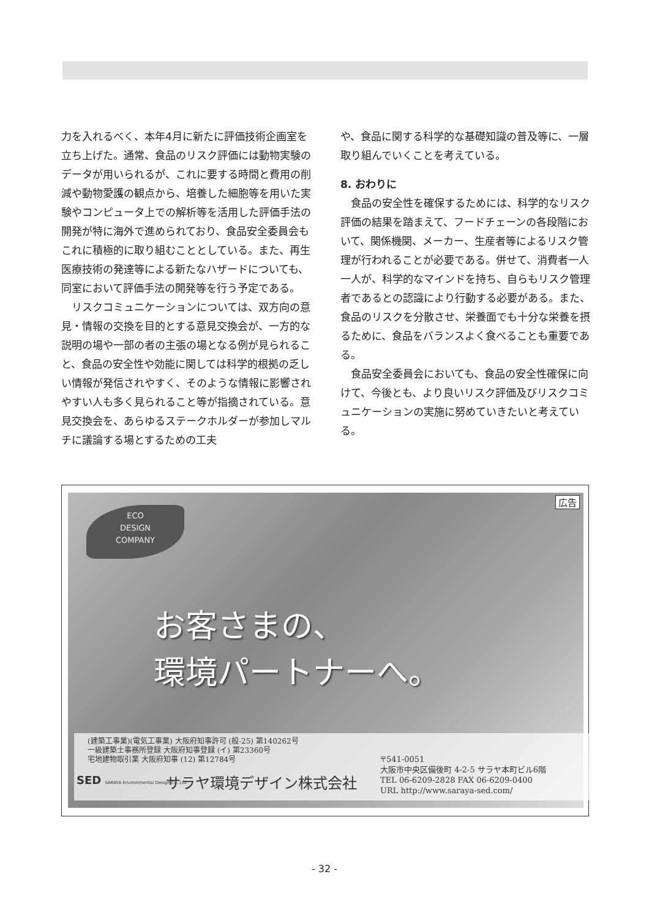力を入れるべく、本年4月に新たに評価技術企画室を立ち上げた。通常、食品のリスク評価には動物実験のデータが用いられるが、これに要する時間と費用の削減や動物愛護の観点から、培養した細胞等を用いた実験やコンピュータ上での解析等を活用した評価手法の開発が特に海外で進められており、食品安全委員会もこれに積極的に取り組むこととしている。また、再生医療技術の発達等による新たなハザードについても、同室において評価手法の開発等を行う予定である。
　リスクコミュニケーションについては、双方向の意見・情報の交換を目的とする意見交換会が、一方的な説明の場や一部の者の主張の場となる例が見られること、食品の安全性や効能に関しては科学的根拠の乏しい情報が発信されやすく、そのような情報に影響されやすい人も多く見られること等が指摘されている。意見交換会を、あらゆるステークホルダーが参加しマルチに議論する場とするための工夫
や、食品に関する科学的な基礎知識の普及等に、一層取り組んでいくことを考えている。
8. おわりに
　食品の安全性を確保するためには、科学的なリスク評価の結果を踏まえて、フードチェーンの各段階において、関係機関、メーカー、生産者等によるリスク管理が行われることが必要である。併せて、消費者一人一人が、科学的なマインドを持ち、自らもリスク管理者であるとの認識により行動する必要がある。また、食品のリスクを分散させ、栄養面でも十分な栄養を摂るために、食品をバランスよく食べることも重要である。
　食品安全委員会においても、食品の安全性確保に向けて、今後とも、より良いリスク評価及びリスクコミュニケーションの実施に努めていきたいと考えている。
広告
ECO
DESIGN
COMPANY
お客さまの、
環境パートナーへ。
(建築工事業)(電気工事業) 大阪府知事許可 (般-25) 第140262号
一級建築士事務所登録 大阪府知事登録 (イ) 第23360号
宅地建物取引業 大阪府知事 (12) 第12784号
SED SARAYA Environmental Design Co.,Ltd.
サラヤ環境デザイン株式会社
〒541-0051
大阪市中央区備後町 4-2-5 サラヤ本町ビル6階
TEL 06-6209-2828 FAX 06-6209-0400
URL http://www.saraya-sed.com/
- 32 -